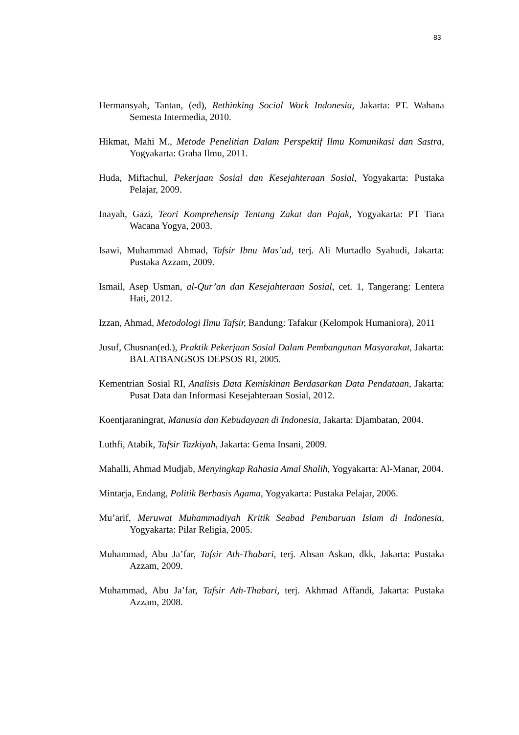83
Hermansyah, Tantan, (ed), Rethinking Social Work Indonesia, Jakarta: PT. Wahana Semesta Intermedia, 2010.
Hikmat, Mahi M., Metode Penelitian Dalam Perspektif Ilmu Komunikasi dan Sastra, Yogyakarta: Graha Ilmu, 2011.
Huda, Miftachul, Pekerjaan Sosial dan Kesejahteraan Sosial, Yogyakarta: Pustaka Pelajar, 2009.
Inayah, Gazi, Teori Komprehensip Tentang Zakat dan Pajak, Yogyakarta: PT Tiara Wacana Yogya, 2003.
Isawi, Muhammad Ahmad, Tafsir Ibnu Mas’ud, terj. Ali Murtadlo Syahudi, Jakarta: Pustaka Azzam, 2009.
Ismail, Asep Usman, al-Qur’an dan Kesejahteraan Sosial, cet. 1, Tangerang: Lentera Hati, 2012.
Izzan, Ahmad, Metodologi Ilmu Tafsir, Bandung: Tafakur (Kelompok Humaniora), 2011
Jusuf, Chusnan(ed.), Praktik Pekerjaan Sosial Dalam Pembangunan Masyarakat, Jakarta: BALATBANGSOS DEPSOS RI, 2005.
Kementrian Sosial RI, Analisis Data Kemiskinan Berdasarkan Data Pendataan, Jakarta: Pusat Data dan Informasi Kesejahteraan Sosial, 2012.
Koentjaraningrat, Manusia dan Kebudayaan di Indonesia, Jakarta: Djambatan, 2004.
Luthfi, Atabik, Tafsir Tazkiyah, Jakarta: Gema Insani, 2009.
Mahalli, Ahmad Mudjab, Menyingkap Rahasia Amal Shalih, Yogyakarta: Al-Manar, 2004.
Mintarja, Endang, Politik Berbasis Agama, Yogyakarta: Pustaka Pelajar, 2006.
Mu’arif, Meruwat Muhammadiyah Kritik Seabad Pembaruan Islam di Indonesia, Yogyakarta: Pilar Religia, 2005.
Muhammad, Abu Ja’far, Tafsir Ath-Thabari, terj. Ahsan Askan, dkk, Jakarta: Pustaka Azzam, 2009.
Muhammad, Abu Ja’far, Tafsir Ath-Thabari, terj. Akhmad Affandi, Jakarta: Pustaka Azzam, 2008.